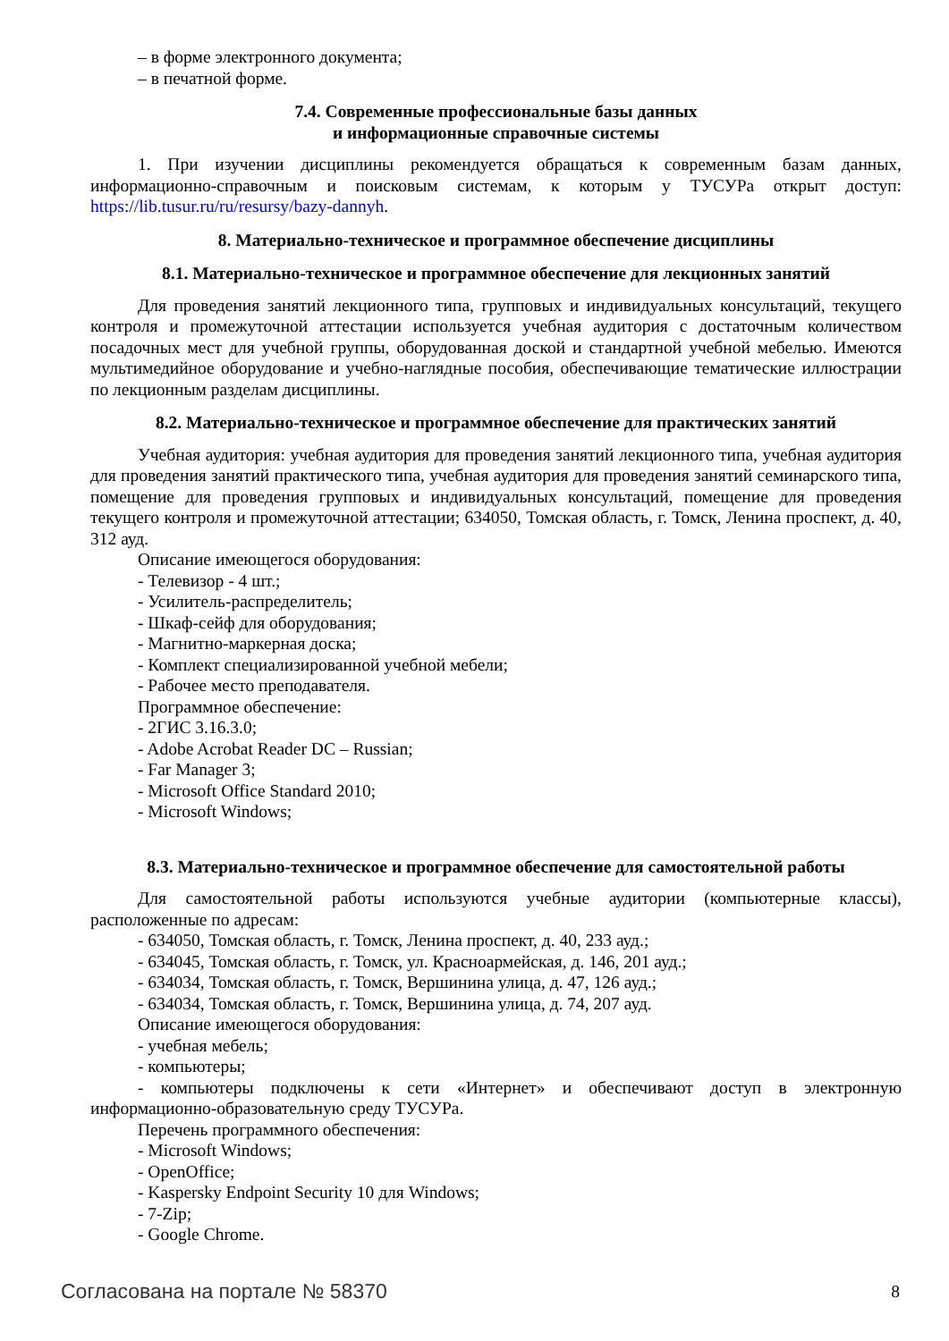– в форме электронного документа;
– в печатной форме.
7.4. Современные профессиональные базы данных
и информационные справочные системы
1. При изучении дисциплины рекомендуется обращаться к современным базам данных, информационно-справочным и поисковым системам, к которым у ТУСУРа открыт доступ: https://lib.tusur.ru/ru/resursy/bazy-dannyh.
8. Материально-техническое и программное обеспечение дисциплины
8.1. Материально-техническое и программное обеспечение для лекционных занятий
Для проведения занятий лекционного типа, групповых и индивидуальных консультаций, текущего контроля и промежуточной аттестации используется учебная аудитория с достаточным количеством посадочных мест для учебной группы, оборудованная доской и стандартной учебной мебелью. Имеются мультимедийное оборудование и учебно-наглядные пособия, обеспечивающие тематические иллюстрации по лекционным разделам дисциплины.
8.2. Материально-техническое и программное обеспечение для практических занятий
Учебная аудитория: учебная аудитория для проведения занятий лекционного типа, учебная аудитория для проведения занятий практического типа, учебная аудитория для проведения занятий семинарского типа, помещение для проведения групповых и индивидуальных консультаций, помещение для проведения текущего контроля и промежуточной аттестации; 634050, Томская область, г. Томск, Ленина проспект, д. 40, 312 ауд.
Описание имеющегося оборудования:
- Телевизор - 4 шт.;
- Усилитель-распределитель;
- Шкаф-сейф для оборудования;
- Магнитно-маркерная доска;
- Комплект специализированной учебной мебели;
- Рабочее место преподавателя.
Программное обеспечение:
- 2ГИС 3.16.3.0;
- Adobe Acrobat Reader DC – Russian;
- Far Manager 3;
- Microsoft Office Standard 2010;
- Microsoft Windows;
8.3. Материально-техническое и программное обеспечение для самостоятельной работы
Для самостоятельной работы используются учебные аудитории (компьютерные классы), расположенные по адресам:
- 634050, Томская область, г. Томск, Ленина проспект, д. 40, 233 ауд.;
- 634045, Томская область, г. Томск, ул. Красноармейская, д. 146, 201 ауд.;
- 634034, Томская область, г. Томск, Вершинина улица, д. 47, 126 ауд.;
- 634034, Томская область, г. Томск, Вершинина улица, д. 74, 207 ауд.
Описание имеющегося оборудования:
- учебная мебель;
- компьютеры;
- компьютеры подключены к сети «Интернет» и обеспечивают доступ в электронную информационно-образовательную среду ТУСУРа.
Перечень программного обеспечения:
- Microsoft Windows;
- OpenOffice;
- Kaspersky Endpoint Security 10 для Windows;
- 7-Zip;
- Google Chrome.
Согласована на портале № 58370 8